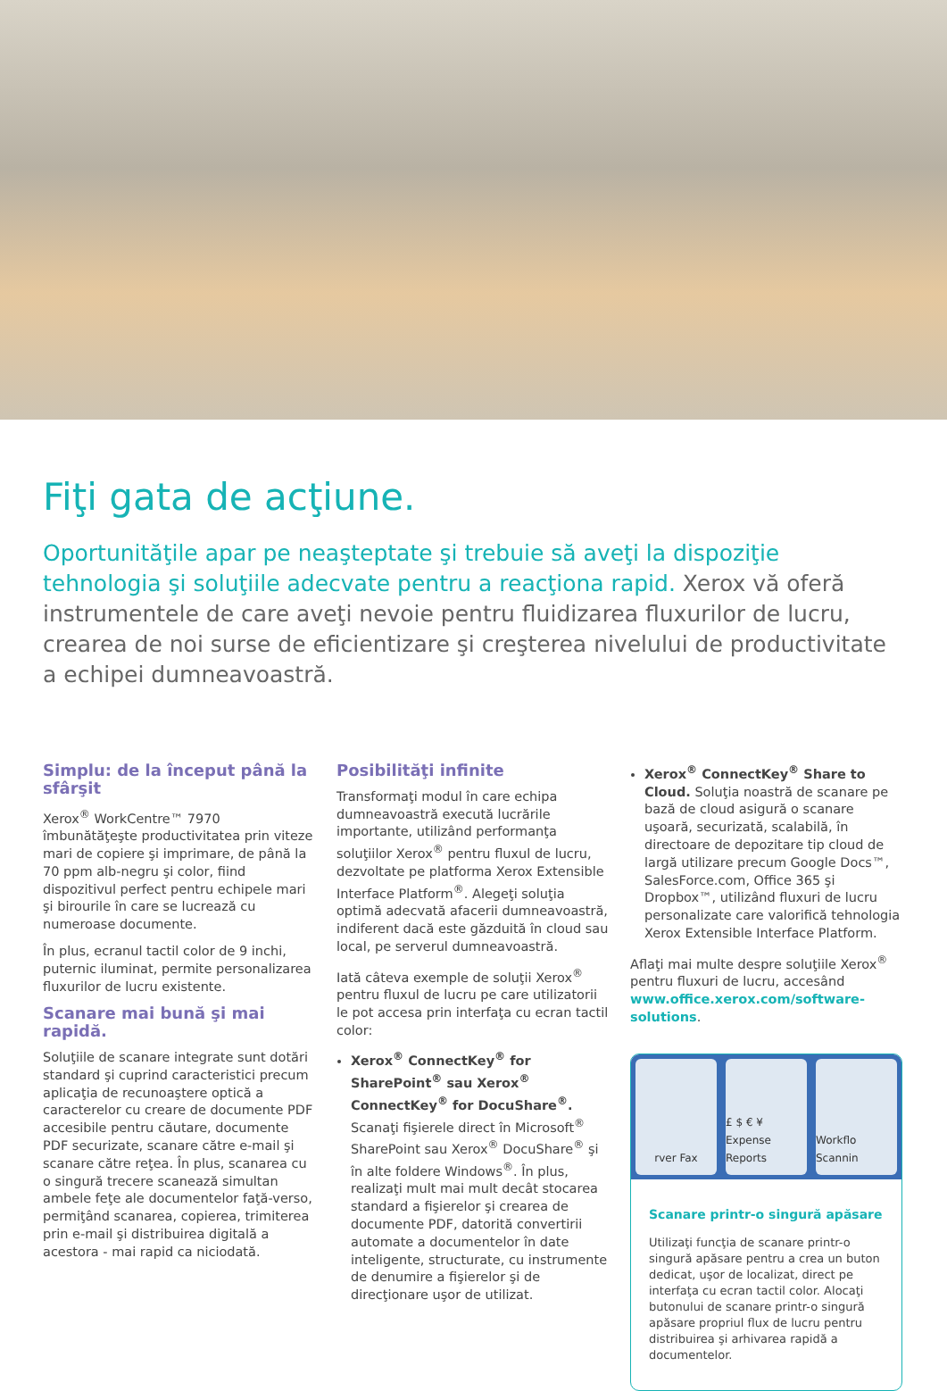Fiţi gata de acţiune.
Oportunităţile apar pe neaşteptate şi trebuie să aveţi la dispoziţie tehnologia şi soluţiile adecvate pentru a reacţiona rapid. Xerox vă oferă instrumentele de care aveţi nevoie pentru fluidizarea fluxurilor de lucru, crearea de noi surse de eficientizare şi creşterea nivelului de productivitate a echipei dumneavoastră.
Simplu: de la început până la sfârşit
Xerox<sup>®</sup> WorkCentre™ 7970 îmbunătăţeşte productivitatea prin viteze mari de copiere şi imprimare, de până la 70 ppm alb-negru şi color, fiind dispozitivul perfect pentru echipele mari şi birourile în care se lucrează cu numeroase documente.
În plus, ecranul tactil color de 9 inchi, puternic iluminat, permite personalizarea fluxurilor de lucru existente.
Scanare mai bună şi mai rapidă.
Soluţiile de scanare integrate sunt dotări standard şi cuprind caracteristici precum aplicaţia de recunoaştere optică a caracterelor cu creare de documente PDF accesibile pentru căutare, documente PDF securizate, scanare către e-mail şi scanare către reţea. În plus, scanarea cu o singură trecere scanează simultan ambele feţe ale documentelor faţă-verso, permiţând scanarea, copierea, trimiterea prin e-mail şi distribuirea digitală a acestora - mai rapid ca niciodată.
Posibilităţi infinite
Transformaţi modul în care echipa dumneavoastră execută lucrările importante, utilizând performanţa soluţiilor Xerox<sup>®</sup> pentru fluxul de lucru, dezvoltate pe platforma Xerox Extensible Interface Platform<sup>®</sup>. Alegeţi soluţia optimă adecvată afacerii dumneavoastră, indiferent dacă este găzduită în cloud sau local, pe serverul dumneavoastră.
Iată câteva exemple de soluţii Xerox<sup>®</sup> pentru fluxul de lucru pe care utilizatorii le pot accesa prin interfaţa cu ecran tactil color:
Xerox<sup>®</sup> ConnectKey<sup>®</sup> for SharePoint<sup>®</sup> sau Xerox<sup>®</sup> ConnectKey<sup>®</sup> for DocuShare<sup>®</sup>. Scanaţi fişierele direct în Microsoft<sup>®</sup> SharePoint sau Xerox<sup>®</sup> DocuShare<sup>®</sup> şi în alte foldere Windows<sup>®</sup>. În plus, realizaţi mult mai mult decât stocarea standard a fişierelor şi crearea de documente PDF, datorită convertirii automate a documentelor în date inteligente, structurate, cu instrumente de denumire a fişierelor şi de direcţionare uşor de utilizat.
Xerox<sup>®</sup> ConnectKey<sup>®</sup> Share to Cloud. Soluţia noastră de scanare pe bază de cloud asigură o scanare uşoară, securizată, scalabilă, în directoare de depozitare tip cloud de largă utilizare precum Google Docs™, SalesForce.com, Office 365 şi Dropbox™, utilizând fluxuri de lucru personalizate care valorifică tehnologia Xerox Extensible Interface Platform.
Aflaţi mai multe despre soluţiile Xerox<sup>®</sup> pentru fluxuri de lucru, accesând www.office.xerox.com/software-solutions.
rver Fax £ $ € ¥ Expense Reports Workflo Scannin
Scanare printr-o singură apăsare
Utilizaţi funcţia de scanare printr-o singură apăsare pentru a crea un buton dedicat, uşor de localizat, direct pe interfaţa cu ecran tactil color. Alocaţi butonului de scanare printr-o singură apăsare propriul flux de lucru pentru distribuirea şi arhivarea rapidă a documentelor.